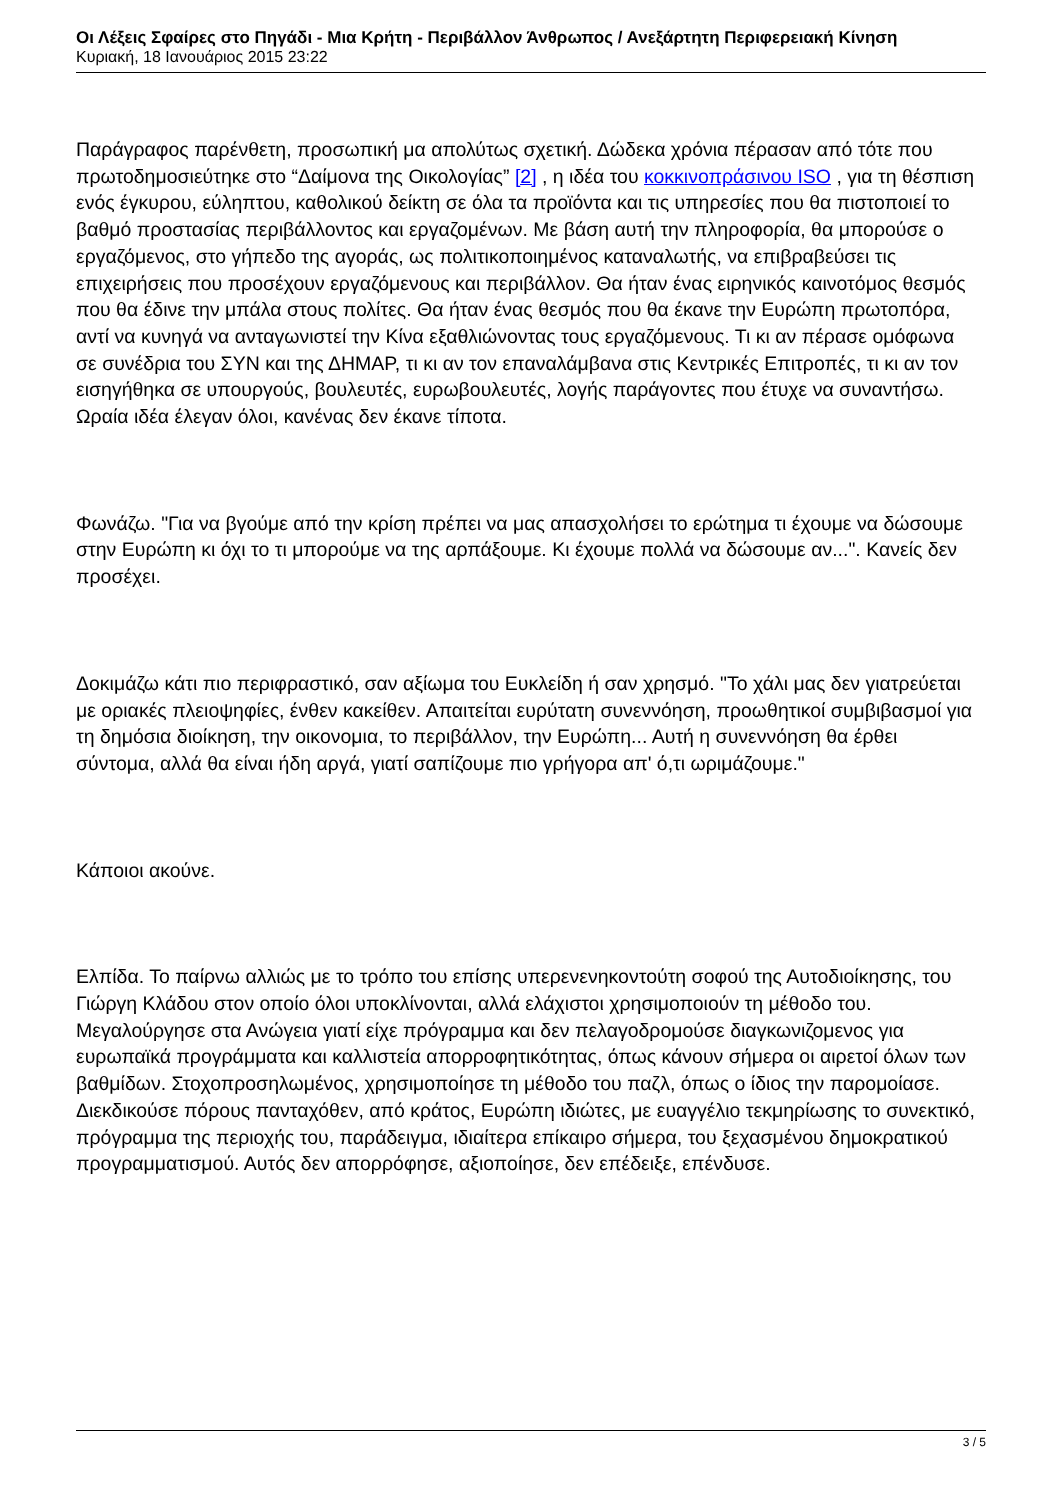Οι Λέξεις Σφαίρες στο Πηγάδι - Μια Κρήτη - Περιβάλλον Άνθρωπος / Ανεξάρτητη Περιφερειακή Κίνηση
Κυριακή, 18 Ιανουάριος 2015 23:22
Παράγραφος παρένθετη, προσωπική μα απολύτως σχετική. Δώδεκα χρόνια πέρασαν από τότε που πρωτοδημοσιεύτηκε στο “Δαίμονα της Οικολογίας” [2] , η ιδέα του κοκκινοπράσινου ISO , για τη θέσπιση ενός έγκυρου, εύληπτου, καθολικού δείκτη σε όλα τα προϊόντα και τις υπηρεσίες που θα πιστοποιεί το βαθμό προστασίας περιβάλλοντος και εργαζομένων. Με βάση αυτή την πληροφορία, θα μπορούσε ο εργαζόμενος, στο γήπεδο της αγοράς, ως πολιτικοποιημένος καταναλωτής, να επιβραβεύσει τις επιχειρήσεις που προσέχουν εργαζόμενους και περιβάλλον. Θα ήταν ένας ειρηνικός καινοτόμος θεσμός που θα έδινε την μπάλα στους πολίτες. Θα ήταν ένας θεσμός που θα έκανε την Ευρώπη πρωτοπόρα, αντί να κυνηγά να ανταγωνιστεί την Κίνα εξαθλιώνοντας τους εργαζόμενους. Τι κι αν πέρασε ομόφωνα σε συνέδρια του ΣΥΝ και της ΔΗΜΑΡ, τι κι αν τον επαναλάμβανα στις Κεντρικές Επιτροπές, τι κι αν τον εισηγήθηκα σε υπουργούς, βουλευτές, ευρωβουλευτές, λογής παράγοντες που έτυχε να συναντήσω. Ωραία ιδέα έλεγαν όλοι, κανένας δεν έκανε τίποτα.
Φωνάζω. "Για να βγούμε από την κρίση πρέπει να μας απασχολήσει το ερώτημα τι έχουμε να δώσουμε στην Ευρώπη κι όχι το τι μπορούμε να της αρπάξουμε. Κι έχουμε πολλά να δώσουμε αν...". Κανείς δεν προσέχει.
Δοκιμάζω κάτι πιο περιφραστικό, σαν αξίωμα του Ευκλείδη ή σαν χρησμό. "Το χάλι μας δεν γιατρεύεται με οριακές πλειοψηφίες, ένθεν κακείθεν. Απαιτείται ευρύτατη συνεννόηση, προωθητικοί συμβιβασμοί για τη δημόσια διοίκηση, την οικονομια, το περιβάλλον, την Ευρώπη... Αυτή η συνεννόηση θα έρθει σύντομα, αλλά θα είναι ήδη αργά, γιατί σαπίζουμε πιο γρήγορα απ' ό,τι ωριμάζουμε."
Κάποιοι ακούνε.
Ελπίδα. Το παίρνω αλλιώς με το τρόπο του επίσης υπερενενηκοντούτη σοφού της Αυτοδιοίκησης, του Γιώργη Κλάδου στον οποίο όλοι υποκλίνονται, αλλά ελάχιστοι χρησιμοποιούν τη μέθοδο του. Μεγαλούργησε στα Ανώγεια γιατί είχε πρόγραμμα και δεν πελαγοδρομούσε διαγκωνιζομενος για ευρωπαϊκά προγράμματα και καλλιστεία απορροφητικότητας, όπως κάνουν σήμερα οι αιρετοί όλων των βαθμίδων. Στοχοπροσηλωμένος, χρησιμοποίησε τη μέθοδο του παζλ, όπως ο ίδιος την παρομοίασε. Διεκδικούσε πόρους πανταχόθεν, από κράτος, Ευρώπη ιδιώτες, με ευαγγέλιο τεκμηρίωσης το συνεκτικό, πρόγραμμα της περιοχής του, παράδειγμα, ιδιαίτερα επίκαιρο σήμερα, του ξεχασμένου δημοκρατικού προγραμματισμού. Αυτός δεν απορρόφησε, αξιοποίησε, δεν επέδειξε, επένδυσε.
3 / 5